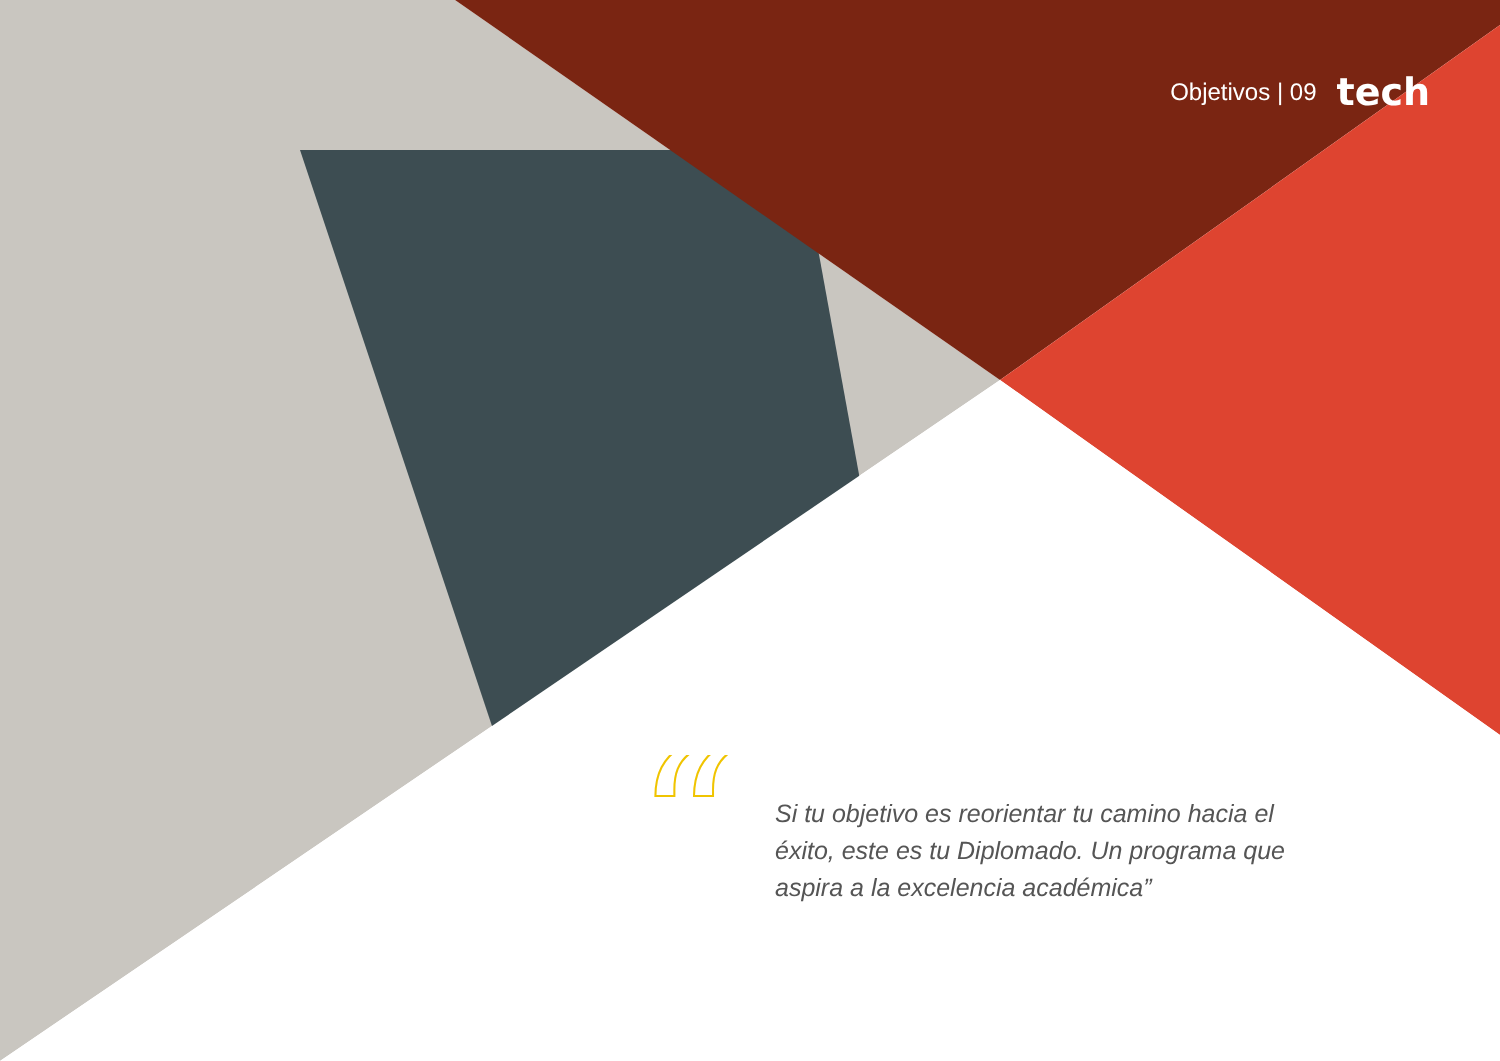Objetivos | 09 tech
“
Si tu objetivo es reorientar tu camino hacia el éxito, este es tu Diplomado. Un programa que aspira a la excelencia académica”